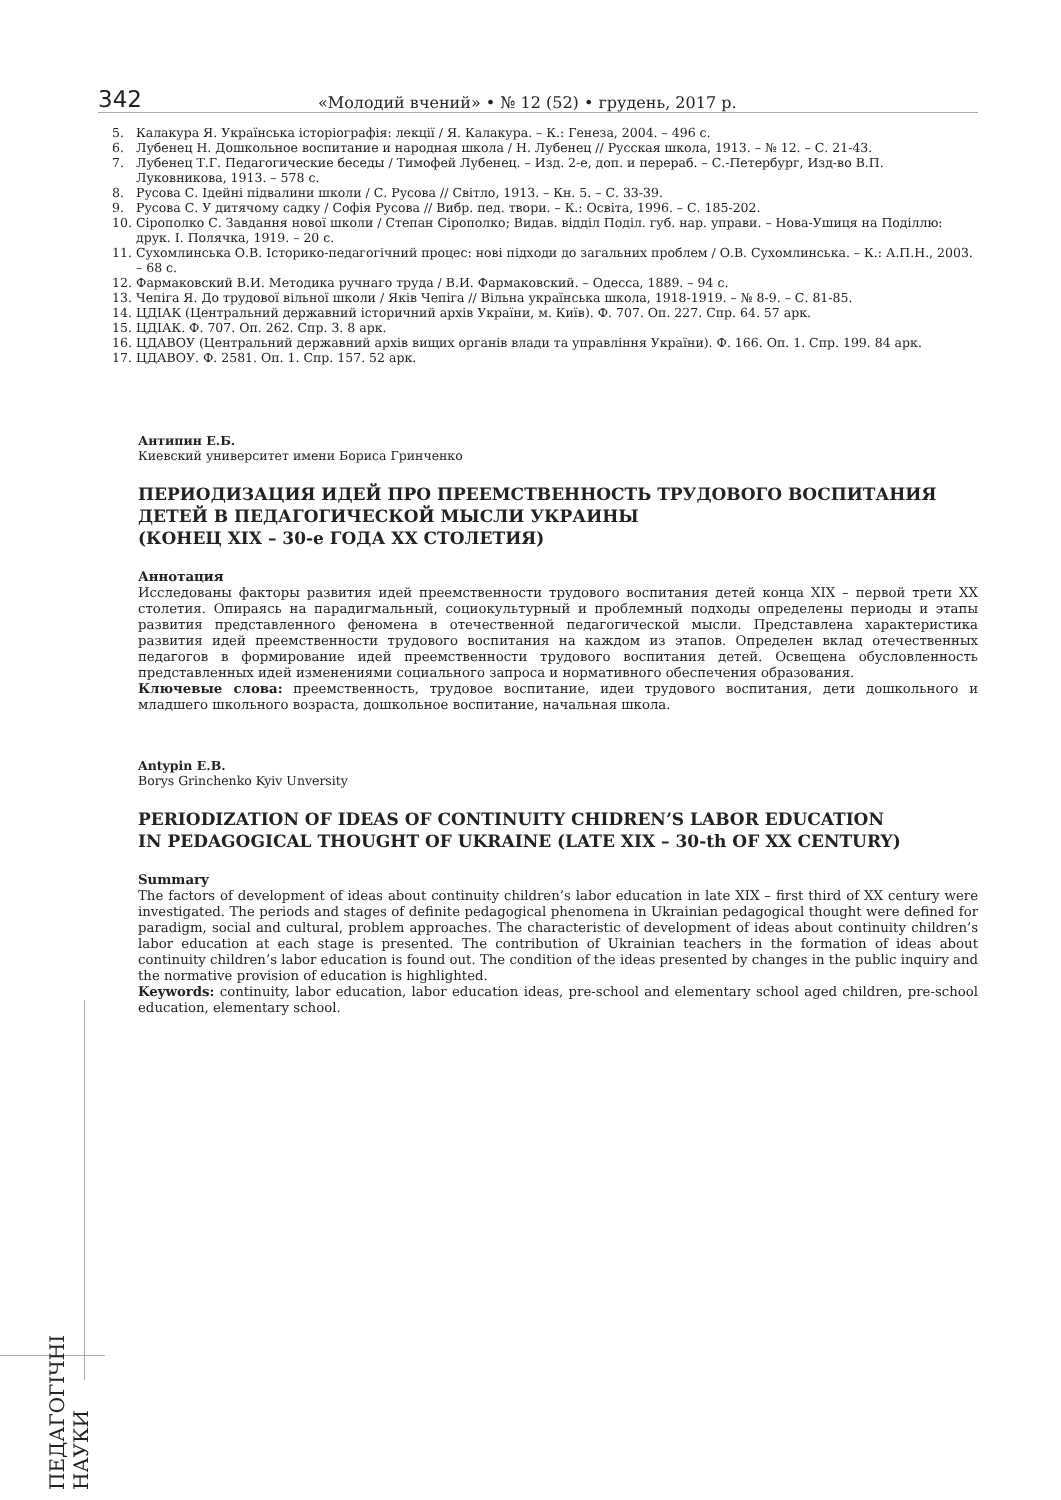342 «Молодий вчений» • № 12 (52) • грудень, 2017 р.
5. Калакура Я. Українська історіографія: лекції / Я. Калакура. – К.: Генеза, 2004. – 496 с.
6. Лубенец Н. Дошкольное воспитание и народная школа / Н. Лубенец // Русская школа, 1913. – № 12. – С. 21-43.
7. Лубенец Т.Г. Педагогические беседы / Тимофей Лубенец. – Изд. 2-е, доп. и перераб. – С.-Петербург, Изд-во В.П. Луковникова, 1913. – 578 с.
8. Русова С. Ідейні підвалини школи / С. Русова // Світло, 1913. – Кн. 5. – С. 33-39.
9. Русова С. У дитячому садку / Софія Русова // Вибр. пед. твори. – К.: Освіта, 1996. – С. 185-202.
10. Сірополко С. Завдання нової школи / Степан Сірополко; Видав. відділ Поділ. губ. нар. управи. – Нова-Ушиця на Поділлю: друк. І. Полячка, 1919. – 20 с.
11. Сухомлинська О.В. Історико-педагогічний процес: нові підходи до загальних проблем / О.В. Сухомлинська. – К.: А.П.Н., 2003. – 68 с.
12. Фармаковский В.И. Методика ручнаго труда / В.И. Фармаковский. – Одесса, 1889. – 94 с.
13. Чепіга Я. До трудової вільної школи / Яків Чепіга // Вільна українська школа, 1918-1919. – № 8-9. – С. 81-85.
14. ЦДІАК (Центральний державний історичний архів України, м. Київ). Ф. 707. Оп. 227. Спр. 64. 57 арк.
15. ЦДІАК. Ф. 707. Оп. 262. Спр. 3. 8 арк.
16. ЦДАВОУ (Центральний державний архів вищих органів влади та управління України). Ф. 166. Оп. 1. Спр. 199. 84 арк.
17. ЦДАВОУ. Ф. 2581. Оп. 1. Спр. 157. 52 арк.
Антипин Е.Б.
Киевский университет имени Бориса Гринченко
ПЕРИОДИЗАЦИЯ ИДЕЙ ПРО ПРЕЕМСТВЕННОСТЬ ТРУДОВОГО ВОСПИТАНИЯ
ДЕТЕЙ В ПЕДАГОГИЧЕСКОЙ МЫСЛИ УКРАИНЫ
(КОНЕЦ XIX – 30-е ГОДА XX СТОЛЕТИЯ)
Аннотация
Исследованы факторы развития идей преемственности трудового воспитания детей конца XIX – первой трети XX столетия. Опираясь на парадигмальный, социокультурный и проблемный подходы определены периоды и этапы развития представленного феномена в отечественной педагогической мысли. Представлена характеристика развития идей преемственности трудового воспитания на каждом из этапов. Определен вклад отечественных педагогов в формирование идей преемственности трудового воспитания детей. Освещена обусловленность представленных идей изменениями социального запроса и нормативного обеспечения образования.
Ключевые слова: преемственность, трудовое воспитание, идеи трудового воспитания, дети дошкольного и младшего школьного возраста, дошкольное воспитание, начальная школа.
Antypin E.B.
Borys Grinchenko Kyiv Unversity
PERIODIZATION OF IDEAS OF CONTINUITY CHIDREN’S LABOR EDUCATION
IN PEDAGOGICAL THOUGHT OF UKRAINE (LATE XIX – 30-th OF XX CENTURY)
Summary
The factors of development of ideas about continuity children’s labor education in late XIX – first third of XX century were investigated. The periods and stages of definite pedagogical phenomena in Ukrainian pedagogical thought were defined for paradigm, social and cultural, problem approaches. The characteristic of development of ideas about continuity children’s labor education at each stage is presented. The contribution of Ukrainian teachers in the formation of ideas about continuity children’s labor education is found out. The condition of the ideas presented by changes in the public inquiry and the normative provision of education is highlighted.
Keywords: continuity, labor education, labor education ideas, pre-school and elementary school aged children, pre-school education, elementary school.
ПЕДАГОГІЧНІ НАУКИ